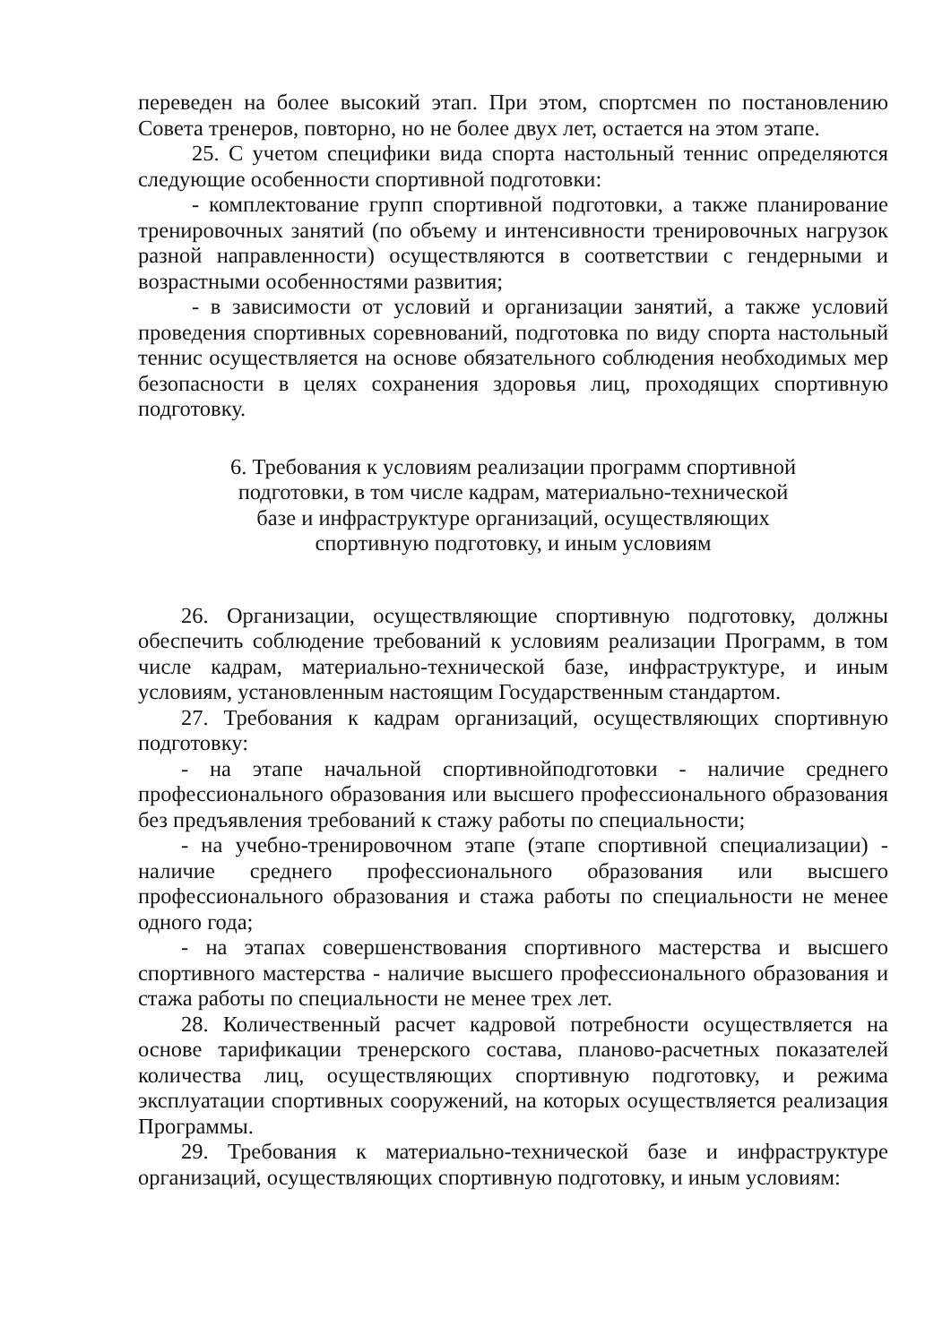переведен на более высокий этап. При этом, спортсмен по постановлению Совета тренеров, повторно, но не более двух лет, остается на этом этапе.
25. С учетом специфики вида спорта настольный теннис определяются следующие особенности спортивной подготовки:
- комплектование групп спортивной подготовки, а также планирование тренировочных занятий (по объему и интенсивности тренировочных нагрузок разной направленности) осуществляются в соответствии с гендерными и возрастными особенностями развития;
- в зависимости от условий и организации занятий, а также условий проведения спортивных соревнований, подготовка по виду спорта настольный теннис осуществляется на основе обязательного соблюдения необходимых мер безопасности в целях сохранения здоровья лиц, проходящих спортивную подготовку.
6. Требования к условиям реализации программ спортивной
подготовки, в том числе кадрам, материально-технической
базе и инфраструктуре организаций, осуществляющих
спортивную подготовку, и иным условиям
26. Организации, осуществляющие спортивную подготовку, должны обеспечить соблюдение требований к условиям реализации Программ, в том числе кадрам, материально-технической базе, инфраструктуре, и иным условиям, установленным настоящим Государственным стандартом.
27. Требования к кадрам организаций, осуществляющих спортивную подготовку:
- на этапе начальной спортивнойподготовки - наличие среднего профессионального образования или высшего профессионального образования без предъявления требований к стажу работы по специальности;
- на учебно-тренировочном этапе (этапе спортивной специализации) - наличие среднего профессионального образования или высшего профессионального образования и стажа работы по специальности не менее одного года;
- на этапах совершенствования спортивного мастерства и высшего спортивного мастерства - наличие высшего профессионального образования и стажа работы по специальности не менее трех лет.
28. Количественный расчет кадровой потребности осуществляется на основе тарификации тренерского состава, планово-расчетных показателей количества лиц, осуществляющих спортивную подготовку, и режима эксплуатации спортивных сооружений, на которых осуществляется реализация Программы.
29. Требования к материально-технической базе и инфраструктуре организаций, осуществляющих спортивную подготовку, и иным условиям: